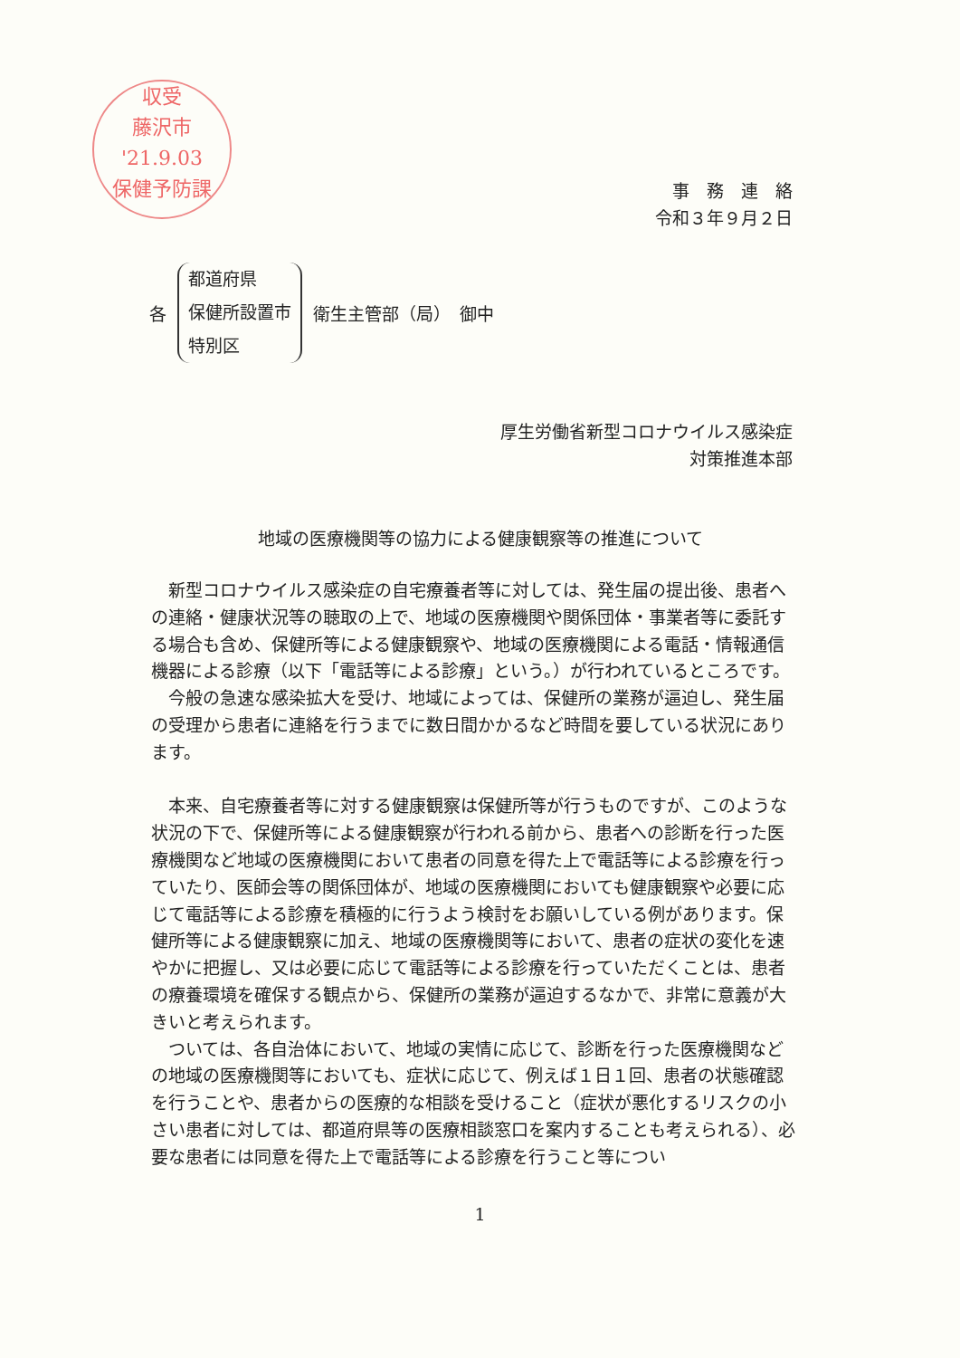収受
藤沢市
'21.9.03
保健予防課
事　務　連　絡
令和３年９月２日
各
都道府県
保健所設置市
特別区
衛生主管部（局）　御中
厚生労働省新型コロナウイルス感染症
対策推進本部
地域の医療機関等の協力による健康観察等の推進について
新型コロナウイルス感染症の自宅療養者等に対しては、発生届の提出後、患者への連絡・健康状況等の聴取の上で、地域の医療機関や関係団体・事業者等に委託する場合も含め、保健所等による健康観察や、地域の医療機関による電話・情報通信機器による診療（以下「電話等による診療」という。）が行われているところです。
今般の急速な感染拡大を受け、地域によっては、保健所の業務が逼迫し、発生届の受理から患者に連絡を行うまでに数日間かかるなど時間を要している状況にあります。
本来、自宅療養者等に対する健康観察は保健所等が行うものですが、このような状況の下で、保健所等による健康観察が行われる前から、患者への診断を行った医療機関など地域の医療機関において患者の同意を得た上で電話等による診療を行っていたり、医師会等の関係団体が、地域の医療機関においても健康観察や必要に応じて電話等による診療を積極的に行うよう検討をお願いしている例があります。保健所等による健康観察に加え、地域の医療機関等において、患者の症状の変化を速やかに把握し、又は必要に応じて電話等による診療を行っていただくことは、患者の療養環境を確保する観点から、保健所の業務が逼迫するなかで、非常に意義が大きいと考えられます。
ついては、各自治体において、地域の実情に応じて、診断を行った医療機関などの地域の医療機関等においても、症状に応じて、例えば１日１回、患者の状態確認を行うことや、患者からの医療的な相談を受けること（症状が悪化するリスクの小さい患者に対しては、都道府県等の医療相談窓口を案内することも考えられる）、必要な患者には同意を得た上で電話等による診療を行うこと等につい
1